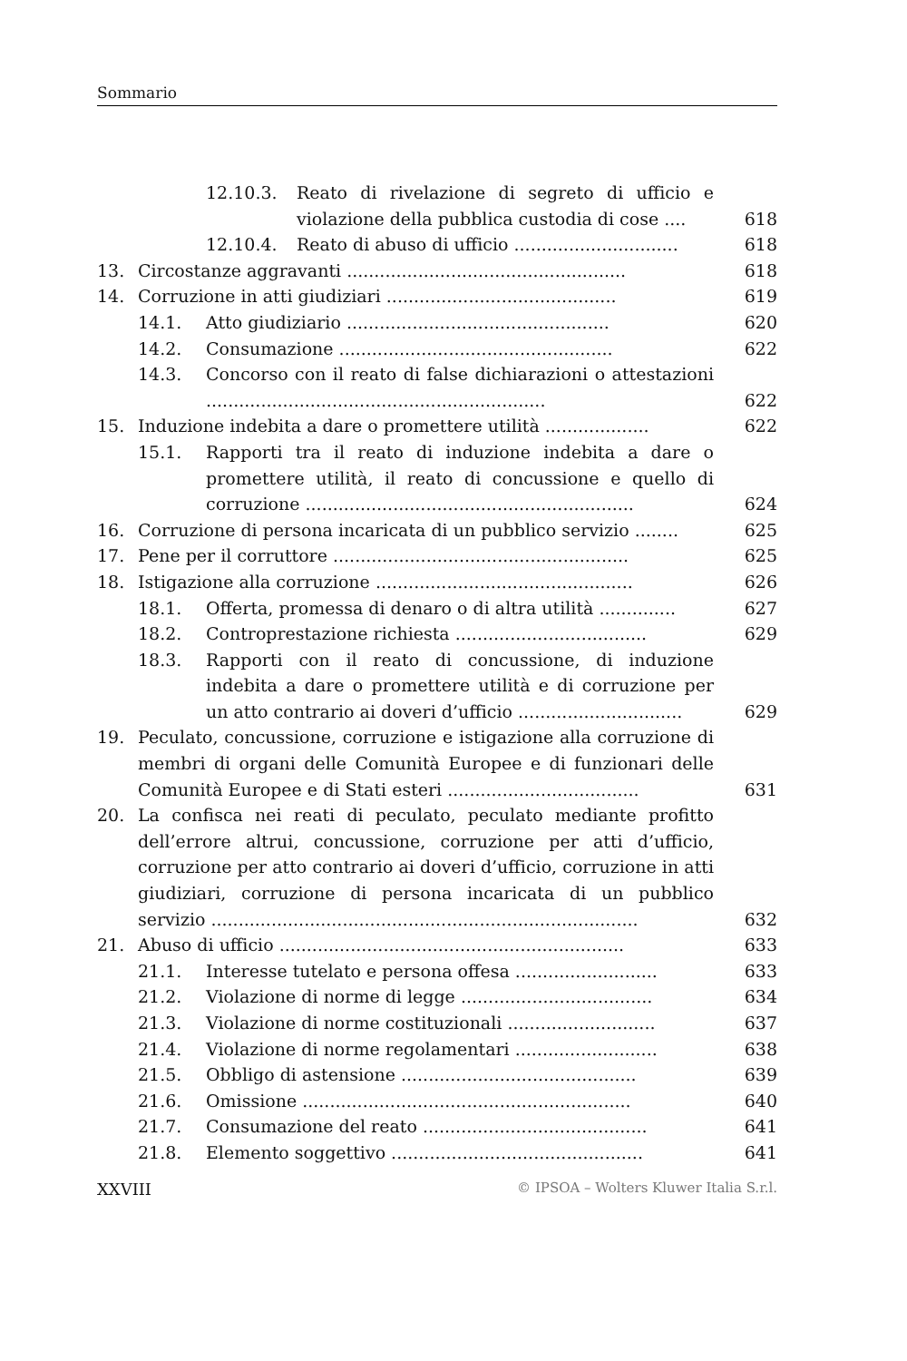Sommario
12.10.3. Reato di rivelazione di segreto di ufficio e violazione della pubblica custodia di cose .... 618
12.10.4. Reato di abuso di ufficio .............................. 618
13. Circostanze aggravanti ................................................... 618
14. Corruzione in atti giudiziari .......................................... 619
14.1. Atto giudiziario ................................................ 620
14.2. Consumazione .................................................. 622
14.3. Concorso con il reato di false dichiarazioni o attestazioni .............................................................. 622
15. Induzione indebita a dare o promettere utilità ................... 622
15.1. Rapporti tra il reato di induzione indebita a dare o promettere utilità, il reato di concussione e quello di corruzione ............................................................ 624
16. Corruzione di persona incaricata di un pubblico servizio ........ 625
17. Pene per il corruttore ...................................................... 625
18. Istigazione alla corruzione ............................................... 626
18.1. Offerta, promessa di denaro o di altra utilità .............. 627
18.2. Controprestazione richiesta ................................... 629
18.3. Rapporti con il reato di concussione, di induzione indebita a dare o promettere utilità e di corruzione per un atto contrario ai doveri d’ufficio .............................. 629
19. Peculato, concussione, corruzione e istigazione alla corruzione di membri di organi delle Comunità Europee e di funzionari delle Comunità Europee e di Stati esteri ................................... 631
20. La confisca nei reati di peculato, peculato mediante profitto dell’errore altrui, concussione, corruzione per atti d’ufficio, corruzione per atto contrario ai doveri d’ufficio, corruzione in atti giudiziari, corruzione di persona incaricata di un pubblico servizio .............................................................................. 632
21. Abuso di ufficio ............................................................... 633
21.1. Interesse tutelato e persona offesa .......................... 633
21.2. Violazione di norme di legge ................................... 634
21.3. Violazione di norme costituzionali ........................... 637
21.4. Violazione di norme regolamentari .......................... 638
21.5. Obbligo di astensione ........................................... 639
21.6. Omissione ............................................................ 640
21.7. Consumazione del reato ......................................... 641
21.8. Elemento soggettivo .............................................. 641
XXVIII © IPSOA – Wolters Kluwer Italia S.r.l.